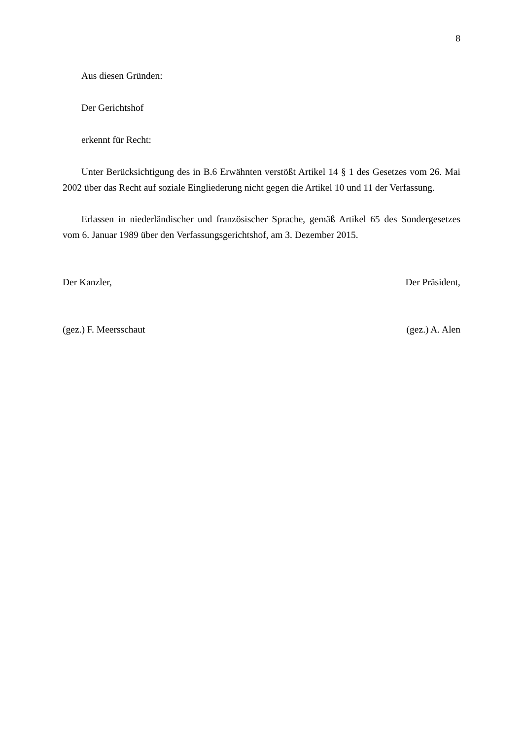8
Aus diesen Gründen:
Der Gerichtshof
erkennt für Recht:
Unter Berücksichtigung des in B.6 Erwähnten verstößt Artikel 14 § 1 des Gesetzes vom 26. Mai 2002 über das Recht auf soziale Eingliederung nicht gegen die Artikel 10 und 11 der Verfassung.
Erlassen in niederländischer und französischer Sprache, gemäß Artikel 65 des Sondergesetzes vom 6. Januar 1989 über den Verfassungsgerichtshof, am 3. Dezember 2015.
Der Kanzler, Der Präsident,
(gez.) F. Meersschaut (gez.) A. Alen